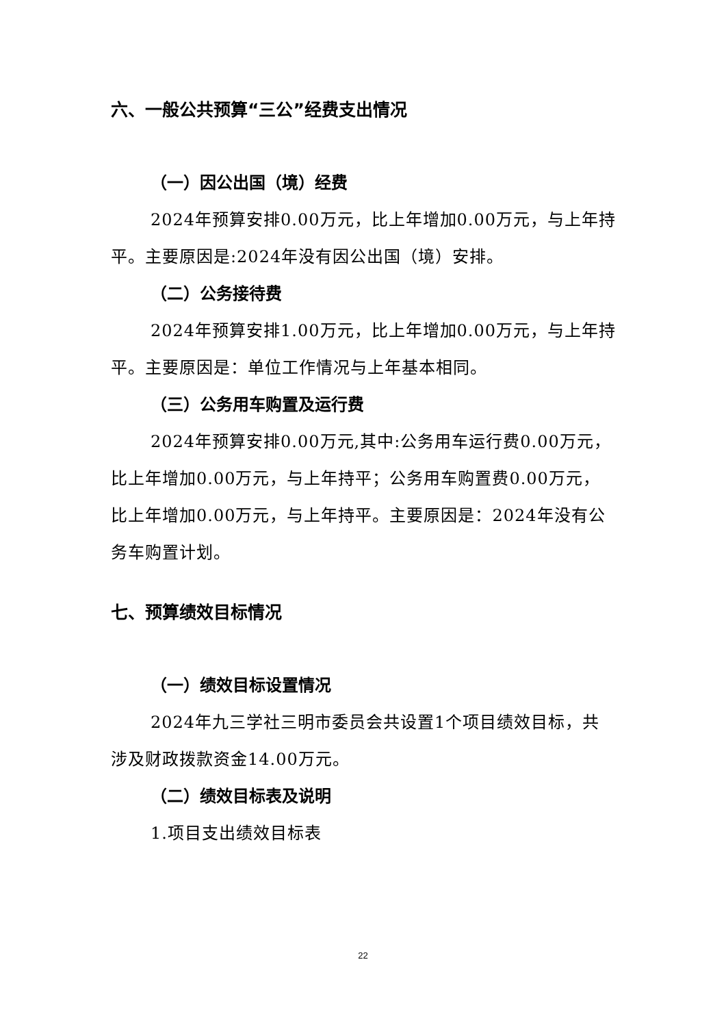六、一般公共预算“三公”经费支出情况
（一）因公出国（境）经费
2024年预算安排0.00万元，比上年增加0.00万元，与上年持平。主要原因是:2024年没有因公出国（境）安排。
（二）公务接待费
2024年预算安排1.00万元，比上年增加0.00万元，与上年持平。主要原因是：单位工作情况与上年基本相同。
（三）公务用车购置及运行费
2024年预算安排0.00万元,其中:公务用车运行费0.00万元，比上年增加0.00万元，与上年持平；公务用车购置费0.00万元，比上年增加0.00万元，与上年持平。主要原因是：2024年没有公务车购置计划。
七、预算绩效目标情况
（一）绩效目标设置情况
2024年九三学社三明市委员会共设置1个项目绩效目标，共涉及财政拨款资金14.00万元。
（二）绩效目标表及说明
1.项目支出绩效目标表
22